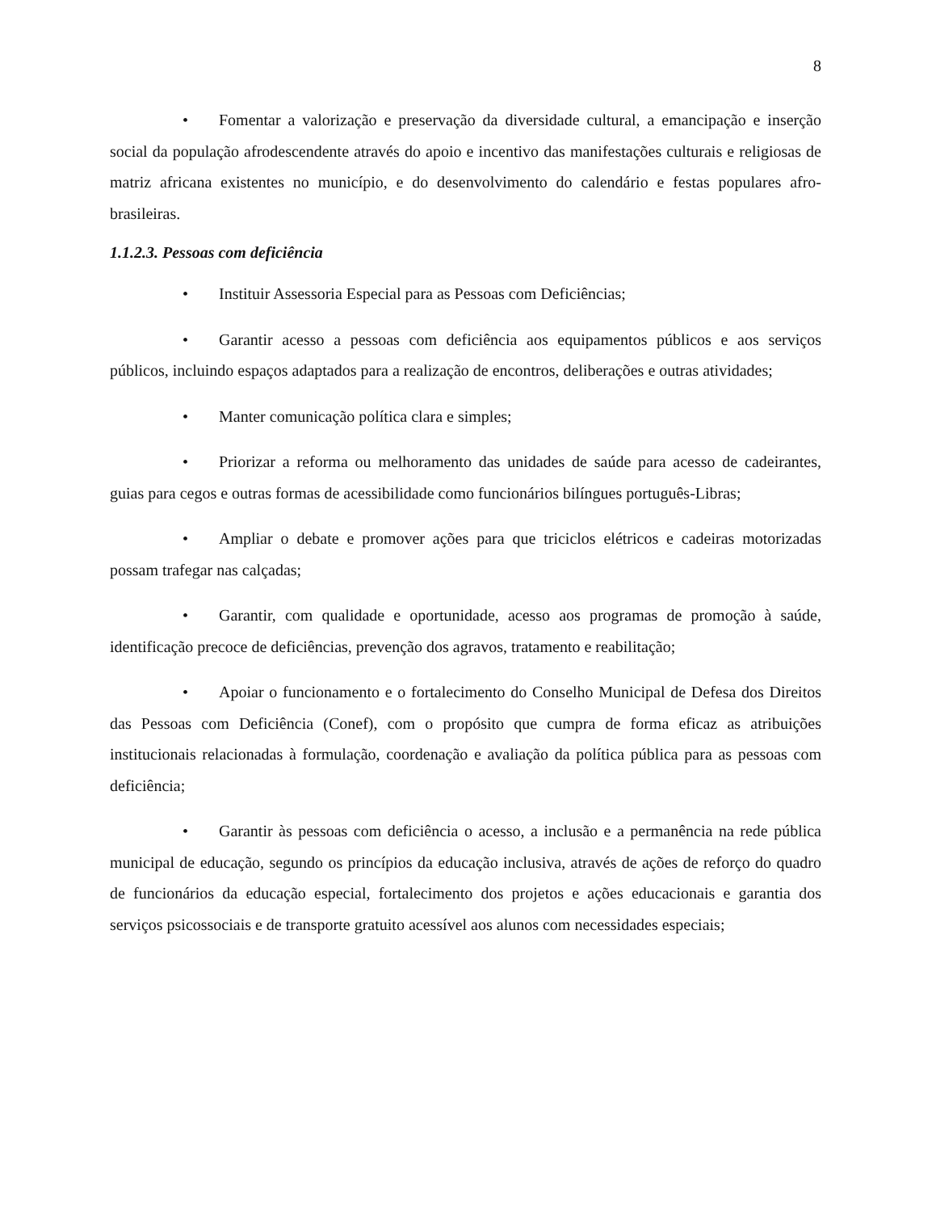8
• Fomentar a valorização e preservação da diversidade cultural, a emancipação e inserção social da população afrodescendente através do apoio e incentivo das manifestações culturais e religiosas de matriz africana existentes no município, e do desenvolvimento do calendário e festas populares afro-brasileiras.
1.1.2.3. Pessoas com deficiência
• Instituir Assessoria Especial para as Pessoas com Deficiências;
• Garantir acesso a pessoas com deficiência aos equipamentos públicos e aos serviços públicos, incluindo espaços adaptados para a realização de encontros, deliberações e outras atividades;
• Manter comunicação política clara e simples;
• Priorizar a reforma ou melhoramento das unidades de saúde para acesso de cadeirantes, guias para cegos e outras formas de acessibilidade como funcionários bilíngues português-Libras;
• Ampliar o debate e promover ações para que triciclos elétricos e cadeiras motorizadas possam trafegar nas calçadas;
• Garantir, com qualidade e oportunidade, acesso aos programas de promoção à saúde, identificação precoce de deficiências, prevenção dos agravos, tratamento e reabilitação;
• Apoiar o funcionamento e o fortalecimento do Conselho Municipal de Defesa dos Direitos das Pessoas com Deficiência (Conef), com o propósito que cumpra de forma eficaz as atribuições institucionais relacionadas à formulação, coordenação e avaliação da política pública para as pessoas com deficiência;
• Garantir às pessoas com deficiência o acesso, a inclusão e a permanência na rede pública municipal de educação, segundo os princípios da educação inclusiva, através de ações de reforço do quadro de funcionários da educação especial, fortalecimento dos projetos e ações educacionais e garantia dos serviços psicossociais e de transporte gratuito acessível aos alunos com necessidades especiais;